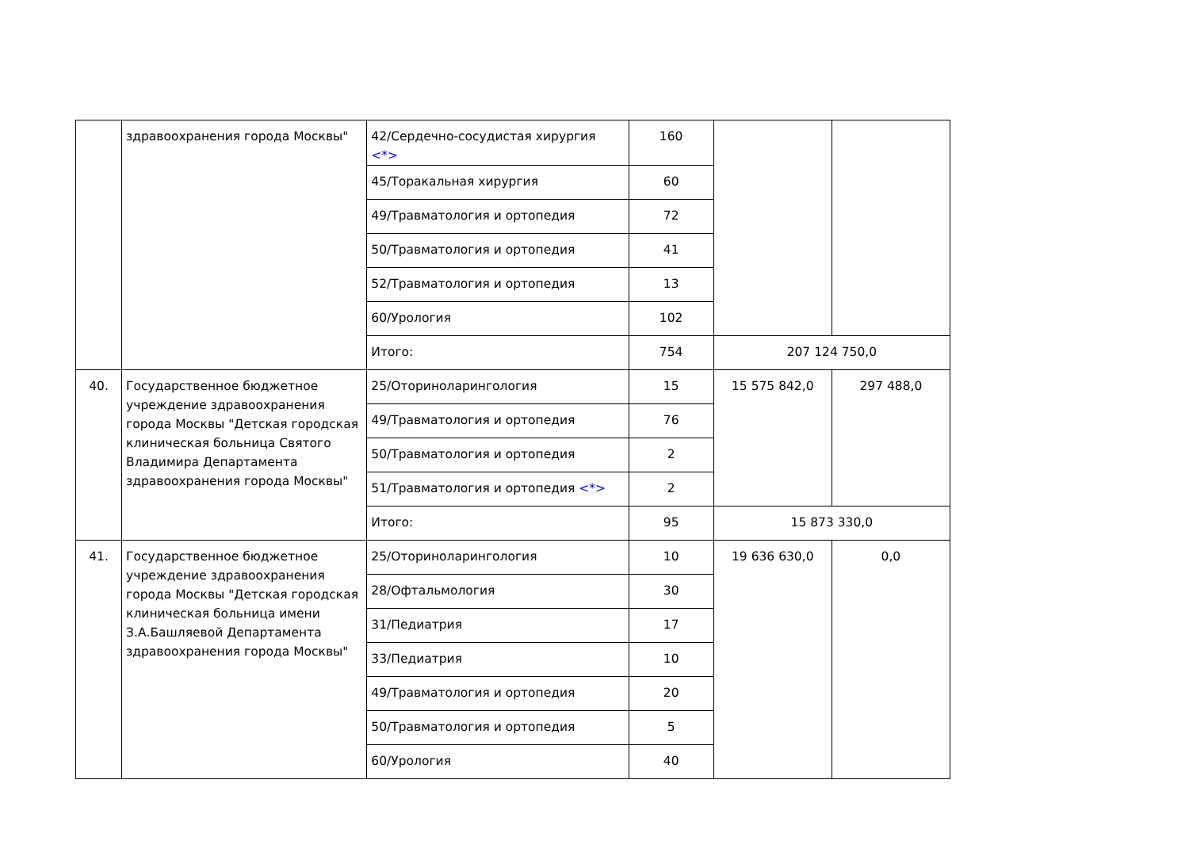| | здравоохранения города Москвы" | 42/Сердечно-сосудистая хирургия <*> | 160 | | |
| | | 45/Торакальная хирургия | 60 | | |
| | | 49/Травматология и ортопедия | 72 | | |
| | | 50/Травматология и ортопедия | 41 | | |
| | | 52/Травматология и ортопедия | 13 | | |
| | | 60/Урология | 102 | | |
| | | Итого: | 754 | 207 124 750,0 | |
| 40. | Государственное бюджетное учреждение здравоохранения города Москвы "Детская городская клиническая больница Святого Владимира Департамента здравоохранения города Москвы" | 25/Оториноларингология | 15 | 15 575 842,0 | 297 488,0 |
| | | 49/Травматология и ортопедия | 76 | | |
| | | 50/Травматология и ортопедия | 2 | | |
| | | 51/Травматология и ортопедия <*> | 2 | | |
| | | Итого: | 95 | 15 873 330,0 | |
| 41. | Государственное бюджетное учреждение здравоохранения города Москвы "Детская городская клиническая больница имени З.А.Башляевой Департамента здравоохранения города Москвы" | 25/Оториноларингология | 10 | 19 636 630,0 | 0,0 |
| | | 28/Офтальмология | 30 | | |
| | | 31/Педиатрия | 17 | | |
| | | 33/Педиатрия | 10 | | |
| | | 49/Травматология и ортопедия | 20 | | |
| | | 50/Травматология и ортопедия | 5 | | |
| | | 60/Урология | 40 | | |